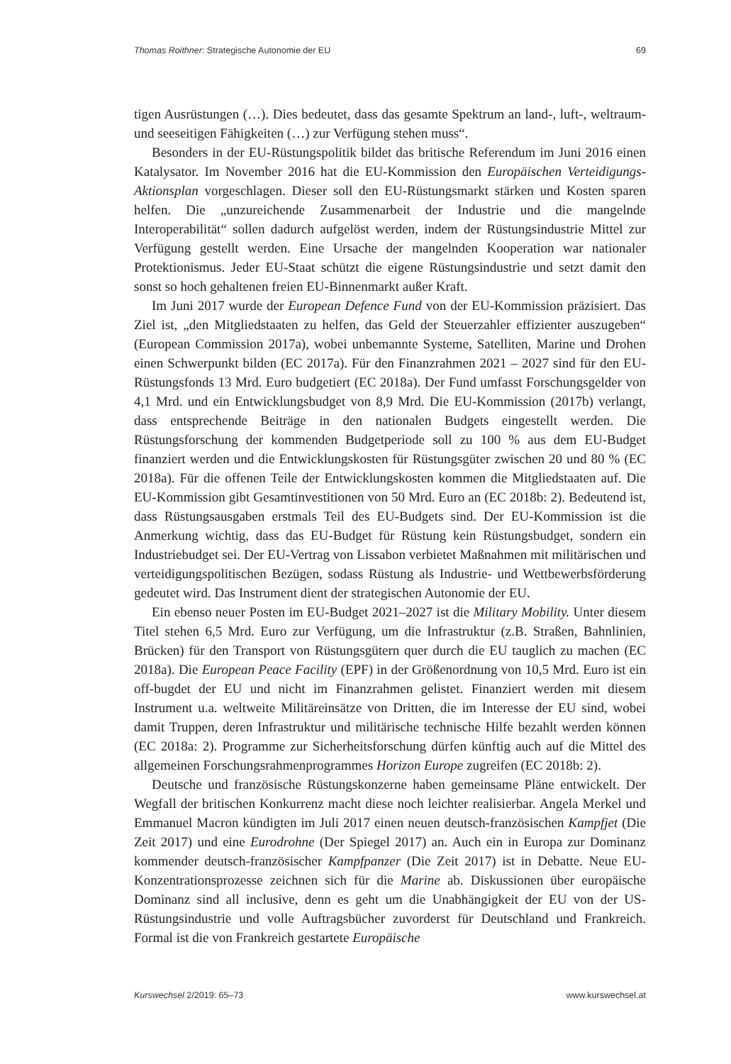Thomas Roithner: Strategische Autonomie der EU 69
tigen Ausrüstungen (…). Dies bedeutet, dass das gesamte Spektrum an land-, luft-, weltraum- und seeseitigen Fähigkeiten (…) zur Verfügung stehen muss“.
Besonders in der EU-Rüstungspolitik bildet das britische Referendum im Juni 2016 einen Katalysator. Im November 2016 hat die EU-Kommission den Europäischen Verteidigungs-Aktionsplan vorgeschlagen. Dieser soll den EU-Rüstungsmarkt stärken und Kosten sparen helfen. Die „unzureichende Zusammenarbeit der Industrie und die mangelnde Interoperabilität“ sollen dadurch aufgelöst werden, indem der Rüstungsindustrie Mittel zur Verfügung gestellt werden. Eine Ursache der mangelnden Kooperation war nationaler Protektionismus. Jeder EU-Staat schützt die eigene Rüstungsindustrie und setzt damit den sonst so hoch gehaltenen freien EU-Binnenmarkt außer Kraft.
Im Juni 2017 wurde der European Defence Fund von der EU-Kommission präzisiert. Das Ziel ist, „den Mitgliedstaaten zu helfen, das Geld der Steuerzahler effizienter auszugeben“ (European Commission 2017a), wobei unbemannte Systeme, Satelliten, Marine und Drohen einen Schwerpunkt bilden (EC 2017a). Für den Finanzrahmen 2021 – 2027 sind für den EU-Rüstungsfonds 13 Mrd. Euro budgetiert (EC 2018a). Der Fund umfasst Forschungsgelder von 4,1 Mrd. und ein Entwicklungsbudget von 8,9 Mrd. Die EU-Kommission (2017b) verlangt, dass entsprechende Beiträge in den nationalen Budgets eingestellt werden. Die Rüstungsforschung der kommenden Budgetperiode soll zu 100 % aus dem EU-Budget finanziert werden und die Entwicklungskosten für Rüstungsgüter zwischen 20 und 80 % (EC 2018a). Für die offenen Teile der Entwicklungskosten kommen die Mitgliedstaaten auf. Die EU-Kommission gibt Gesamtinvestitionen von 50 Mrd. Euro an (EC 2018b: 2). Bedeutend ist, dass Rüstungsausgaben erstmals Teil des EU-Budgets sind. Der EU-Kommission ist die Anmerkung wichtig, dass das EU-Budget für Rüstung kein Rüstungsbudget, sondern ein Industriebudget sei. Der EU-Vertrag von Lissabon verbietet Maßnahmen mit militärischen und verteidigungspolitischen Bezügen, sodass Rüstung als Industrie- und Wettbewerbsförderung gedeutet wird. Das Instrument dient der strategischen Autonomie der EU.
Ein ebenso neuer Posten im EU-Budget 2021–2027 ist die Military Mobility. Unter diesem Titel stehen 6,5 Mrd. Euro zur Verfügung, um die Infrastruktur (z.B. Straßen, Bahnlinien, Brücken) für den Transport von Rüstungsgütern quer durch die EU tauglich zu machen (EC 2018a). Die European Peace Facility (EPF) in der Größenordnung von 10,5 Mrd. Euro ist ein off-bugdet der EU und nicht im Finanzrahmen gelistet. Finanziert werden mit diesem Instrument u.a. weltweite Militäreinsätze von Dritten, die im Interesse der EU sind, wobei damit Truppen, deren Infrastruktur und militärische technische Hilfe bezahlt werden können (EC 2018a: 2). Programme zur Sicherheitsforschung dürfen künftig auch auf die Mittel des allgemeinen Forschungsrahmenprogrammes Horizon Europe zugreifen (EC 2018b: 2).
Deutsche und französische Rüstungskonzerne haben gemeinsame Pläne entwickelt. Der Wegfall der britischen Konkurrenz macht diese noch leichter realisierbar. Angela Merkel und Emmanuel Macron kündigten im Juli 2017 einen neuen deutsch-französischen Kampfjet (Die Zeit 2017) und eine Eurodrohne (Der Spiegel 2017) an. Auch ein in Europa zur Dominanz kommender deutsch-französischer Kampfpanzer (Die Zeit 2017) ist in Debatte. Neue EU-Konzentrationsprozesse zeichnen sich für die Marine ab. Diskussionen über europäische Dominanz sind all inclusive, denn es geht um die Unabhängigkeit der EU von der US-Rüstungsindustrie und volle Auftragsbücher zuvorderst für Deutschland und Frankreich. Formal ist die von Frankreich gestartete Europäische
Kurswechsel 2/2019: 65–73 www.kurswechsel.at